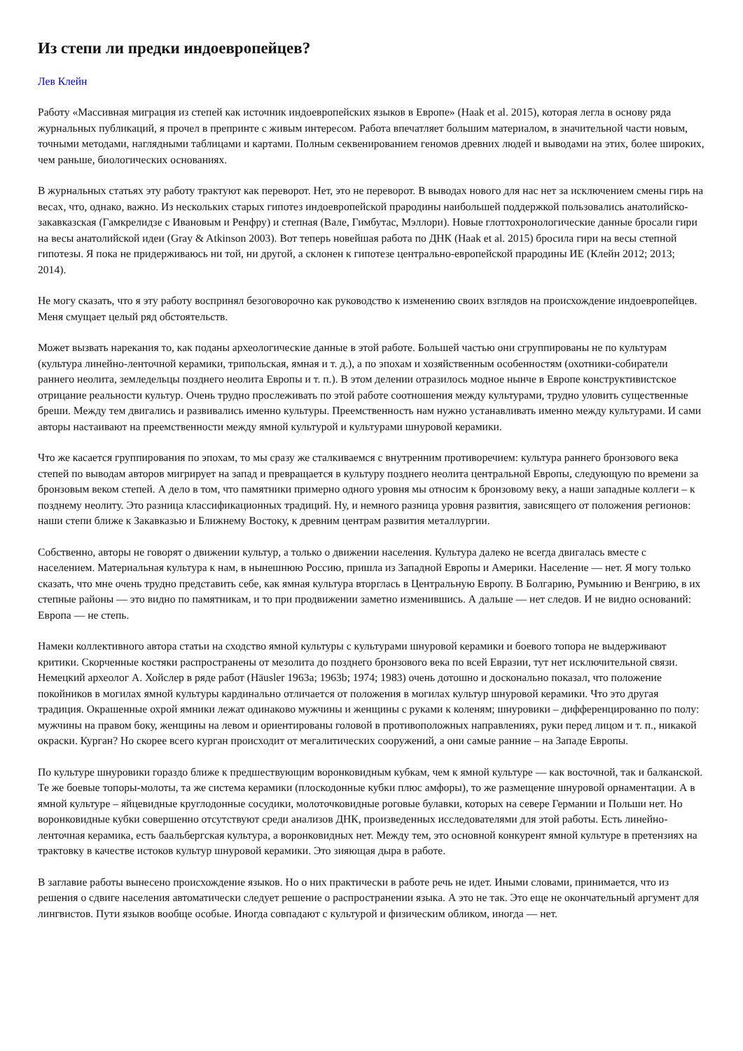Из степи ли предки индоевропейцев?
Лев Клейн
Работу «Массивная миграция из степей как источник индоевропейских языков в Европе» (Haak et al. 2015), которая легла в основу ряда журнальных публикаций, я прочел в препринте с живым интересом. Работа впечатляет большим материалом, в значительной части новым, точными методами, наглядными таблицами и картами. Полным секвенированием геномов древних людей и выводами на этих, более широких, чем раньше, биологических основаниях.
В журнальных статьях эту работу трактуют как переворот. Нет, это не переворот. В выводах нового для нас нет за исключением смены гирь на весах, что, однако, важно. Из нескольких старых гипотез индоевропейской прародины наибольшей поддержкой пользовались анатолийско-закавказская (Гамкрелидзе с Ивановым и Ренфру) и степная (Вале, Гимбутас, Мэллори). Новые глоттохронологические данные бросали гири на весы анатолийской идеи (Gray & Atkinson 2003). Вот теперь новейшая работа по ДНК (Haak et al. 2015) бросила гири на весы степной гипотезы. Я пока не придерживаюсь ни той, ни другой, а склонен к гипотезе центрально-европейской прародины ИЕ (Клейн 2012; 2013; 2014).
Не могу сказать, что я эту работу воспринял безоговорочно как руководство к изменению своих взглядов на происхождение индоевропейцев. Меня смущает целый ряд обстоятельств.
Может вызвать нарекания то, как поданы археологические данные в этой работе. Большей частью они сгруппированы не по культурам (культура линейно-ленточной керамики, трипольская, ямная и т. д.), а по эпохам и хозяйственным особенностям (охотники-собиратели раннего неолита, земледельцы позднего неолита Европы и т. п.). В этом делении отразилось модное нынче в Европе конструктивистское отрицание реальности культур. Очень трудно прослеживать по этой работе соотношения между культурами, трудно уловить существенные бреши. Между тем двигались и развивались именно культуры. Преемственность нам нужно устанавливать именно между культурами. И сами авторы настаивают на преемственности между ямной культурой и культурами шнуровой керамики.
Что же касается группирования по эпохам, то мы сразу же сталкиваемся с внутренним противоречием: культура раннего бронзового века степей по выводам авторов мигрирует на запад и превращается в культуру позднего неолита центральной Европы, следующую по времени за бронзовым веком степей. А дело в том, что памятники примерно одного уровня мы относим к бронзовому веку, а наши западные коллеги – к позднему неолиту. Это разница классификационных традиций. Ну, и немного разница уровня развития, зависящего от положения регионов: наши степи ближе к Закавказью и Ближнему Востоку, к древним центрам развития металлургии.
Собственно, авторы не говорят о движении культур, а только о движении населения. Культура далеко не всегда двигалась вместе с населением. Материальная культура к нам, в нынешнюю Россию, пришла из Западной Европы и Америки. Население — нет. Я могу только сказать, что мне очень трудно представить себе, как ямная культура вторглась в Центральную Европу. В Болгарию, Румынию и Венгрию, в их степные районы — это видно по памятникам, и то при продвижении заметно изменившись. А дальше — нет следов. И не видно оснований: Европа — не степь.
Намеки коллективного автора статьи на сходство ямной культуры с культурами шнуровой керамики и боевого топора не выдерживают критики. Скорченные костяки распространены от мезолита до позднего бронзового века по всей Евразии, тут нет исключительной связи. Немецкий археолог А. Хойслер в ряде работ (Häusler 1963a; 1963b; 1974; 1983) очень дотошно и досконально показал, что положение покойников в могилах ямной культуры кардинально отличается от положения в могилах культур шнуровой керамики. Что это другая традиция. Окрашенные охрой ямники лежат одинаково мужчины и женщины с руками к коленям; шнуровики – дифференцированно по полу: мужчины на правом боку, женщины на левом и ориентированы головой в противоположных направлениях, руки перед лицом и т. п., никакой окраски. Курган? Но скорее всего курган происходит от мегалитических сооружений, а они самые ранние – на Западе Европы.
По культуре шнуровики гораздо ближе к предшествующим воронковидным кубкам, чем к ямной культуре — как восточной, так и балканской. Те же боевые топоры-молоты, та же система керамики (плоскодонные кубки плюс амфоры), то же размещение шнуровой орнаментации. А в ямной культуре – яйцевидные круглодонные сосудики, молоточковидные роговые булавки, которых на севере Германии и Польши нет. Но воронковидные кубки совершенно отсутствуют среди анализов ДНК, произведенных исследователями для этой работы. Есть линейно-ленточная керамика, есть баальбергская культура, а воронковидных нет. Между тем, это основной конкурент ямной культуре в претензиях на трактовку в качестве истоков культур шнуровой керамики. Это зияющая дыра в работе.
В заглавие работы вынесено происхождение языков. Но о них практически в работе речь не идет. Иными словами, принимается, что из решения о сдвиге населения автоматически следует решение о распространении языка. А это не так. Это еще не окончательный аргумент для лингвистов. Пути языков вообще особые. Иногда совпадают с культурой и физическим обликом, иногда — нет.